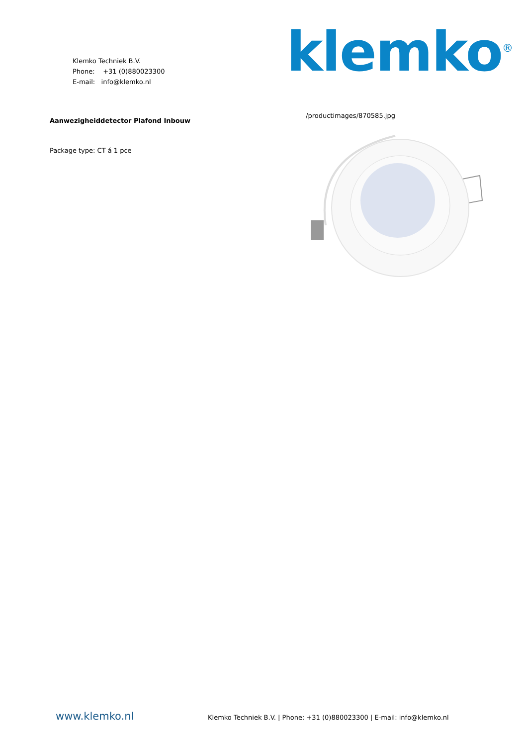Klemko Techniek B.V.
Phone: +31 (0)880023300
E-mail: info@klemko.nl
klemko<sup>®</sup>
Aanwezigheiddetector Plafond Inbouw
Package type: CT á 1 pce
/productimages/870585.jpg
www.klemko.nl Klemko Techniek B.V. | Phone: +31 (0)880023300 | E-mail: info@klemko.nl